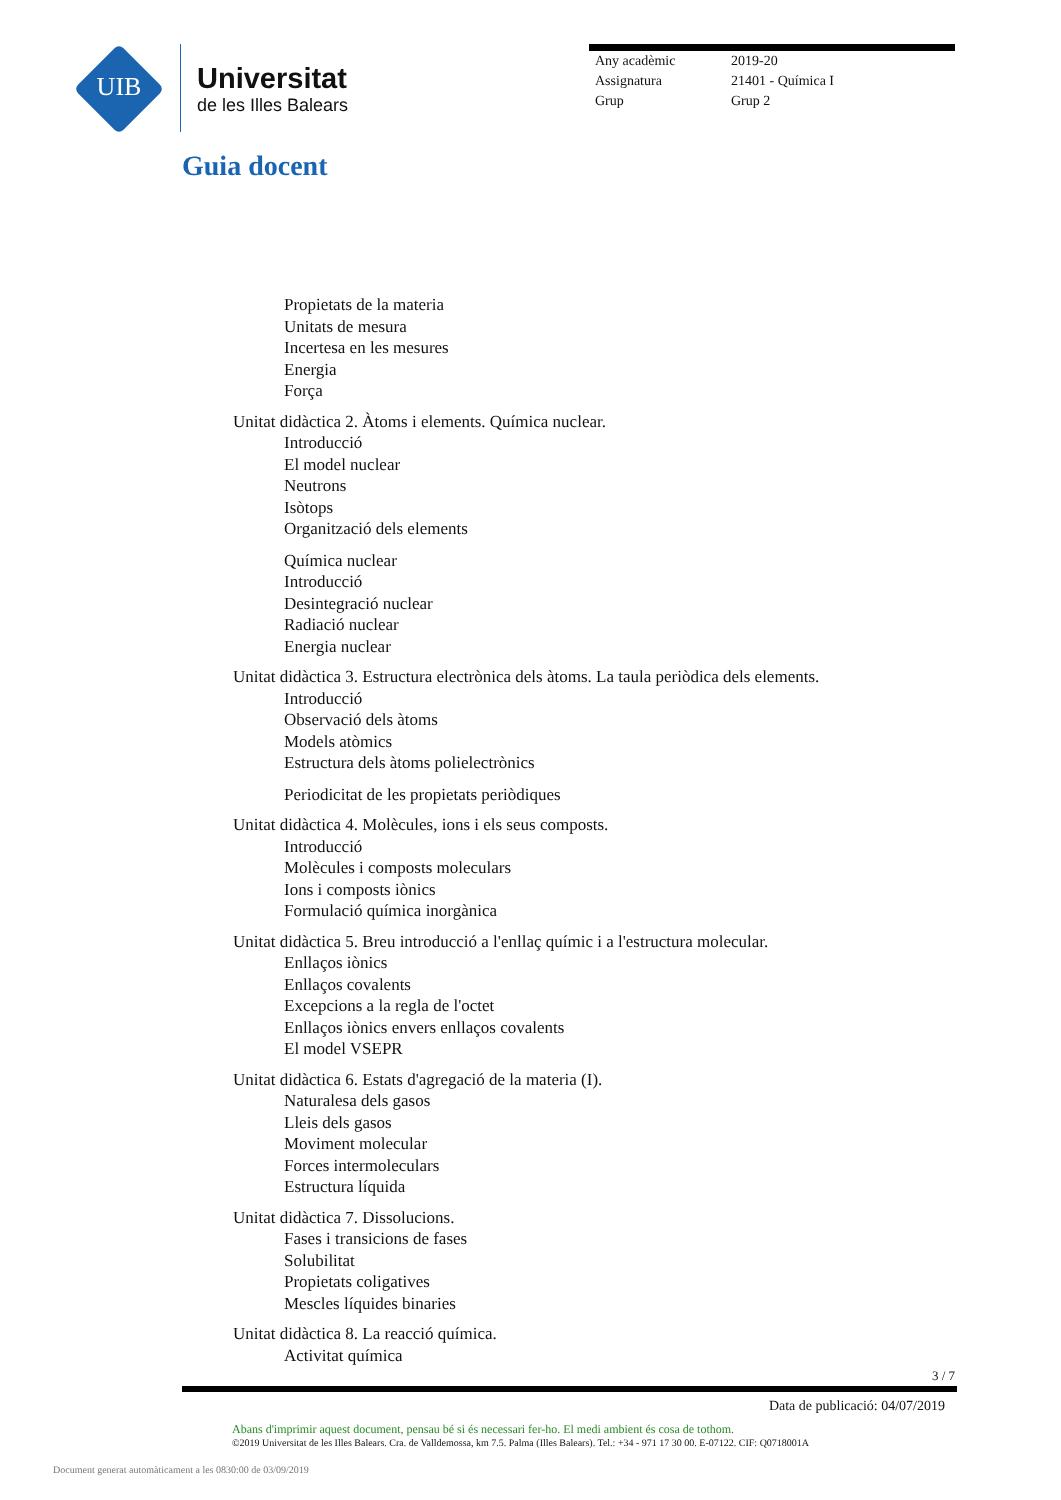UIB
Universitat
de les Illes Balears
Any acadèmic 2019-20
Assignatura 21401 - Química I
Grup Grup 2
Guia docent
Propietats de la materia
Unitats de mesura
Incertesa en les mesures
Energia
Força
Unitat didàctica 2. Àtoms i elements. Química nuclear.
Introducció
El model nuclear
Neutrons
Isòtops
Organització dels elements
Química nuclear
Introducció
Desintegració nuclear
Radiació nuclear
Energia nuclear
Unitat didàctica 3. Estructura electrònica dels àtoms. La taula periòdica dels elements.
Introducció
Observació dels àtoms
Models atòmics
Estructura dels àtoms polielectrònics
Periodicitat de les propietats periòdiques
Unitat didàctica 4. Molècules, ions i els seus composts.
Introducció
Molècules i composts moleculars
Ions i composts iònics
Formulació química inorgànica
Unitat didàctica 5. Breu introducció a l'enllaç químic i a l'estructura molecular.
Enllaços iònics
Enllaços covalents
Excepcions a la regla de l'octet
Enllaços iònics envers enllaços covalents
El model VSEPR
Unitat didàctica 6. Estats d'agregació de la materia (I).
Naturalesa dels gasos
Lleis dels gasos
Moviment molecular
Forces intermoleculars
Estructura líquida
Unitat didàctica 7. Dissolucions.
Fases i transicions de fases
Solubilitat
Propietats coligatives
Mescles líquides binaries
Unitat didàctica 8. La reacció química.
Activitat química
3 / 7
Data de publicació: 04/07/2019
Abans d'imprimir aquest document, pensau bé si és necessari fer-ho. El medi ambient és cosa de tothom.
©2019 Universitat de les Illes Balears. Cra. de Valldemossa, km 7.5. Palma (Illes Balears). Tel.: +34 - 971 17 30 00. E-07122. CIF: Q0718001A
Document generat automàticament a les 0830:00 de 03/09/2019